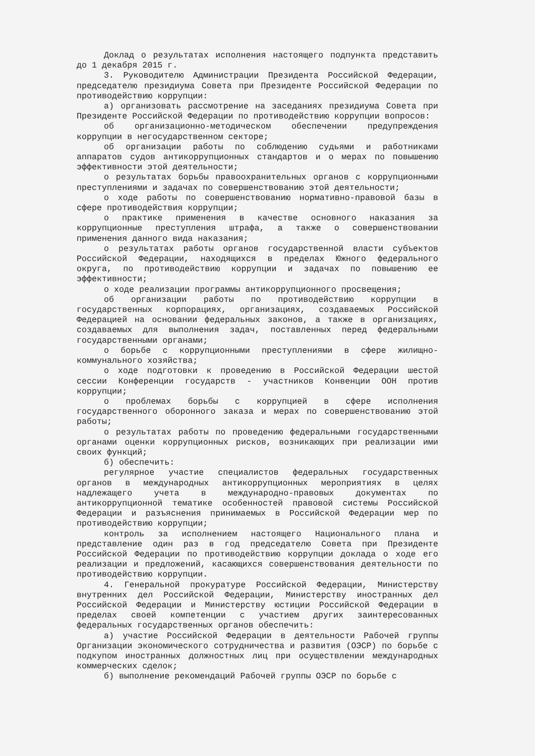Доклад о результатах исполнения настоящего подпункта представить до 1 декабря 2015 г.
3. Руководителю Администрации Президента Российской Федерации, председателю президиума Совета при Президенте Российской Федерации по противодействию коррупции:
а) организовать рассмотрение на заседаниях президиума Совета при Президенте Российской Федерации по противодействию коррупции вопросов:
об организационно-методическом обеспечении предупреждения коррупции в негосударственном секторе;
об организации работы по соблюдению судьями и работниками аппаратов судов антикоррупционных стандартов и о мерах по повышению эффективности этой деятельности;
о результатах борьбы правоохранительных органов с коррупционными преступлениями и задачах по совершенствованию этой деятельности;
о ходе работы по совершенствованию нормативно-правовой базы в сфере противодействия коррупции;
о практике применения в качестве основного наказания за коррупционные преступления штрафа, а также о совершенствовании применения данного вида наказания;
о результатах работы органов государственной власти субъектов Российской Федерации, находящихся в пределах Южного федерального округа, по противодействию коррупции и задачах по повышению ее эффективности;
о ходе реализации программы антикоррупционного просвещения;
об организации работы по противодействию коррупции в государственных корпорациях, организациях, создаваемых Российской Федерацией на основании федеральных законов, а также в организациях, создаваемых для выполнения задач, поставленных перед федеральными государственными органами;
о борьбе с коррупционными преступлениями в сфере жилищно-коммунального хозяйства;
о ходе подготовки к проведению в Российской Федерации шестой сессии Конференции государств - участников Конвенции ООН против коррупции;
о проблемах борьбы с коррупцией в сфере исполнения государственного оборонного заказа и мерах по совершенствованию этой работы;
о результатах работы по проведению федеральными государственными органами оценки коррупционных рисков, возникающих при реализации ими своих функций;
б) обеспечить:
регулярное участие специалистов федеральных государственных органов в международных антикоррупционных мероприятиях в целях надлежащего учета в международно-правовых документах по антикоррупционной тематике особенностей правовой системы Российской Федерации и разъяснения принимаемых в Российской Федерации мер по противодействию коррупции;
контроль за исполнением настоящего Национального плана и представление один раз в год председателю Совета при Президенте Российской Федерации по противодействию коррупции доклада о ходе его реализации и предложений, касающихся совершенствования деятельности по противодействию коррупции.
4. Генеральной прокуратуре Российской Федерации, Министерству внутренних дел Российской Федерации, Министерству иностранных дел Российской Федерации и Министерству юстиции Российской Федерации в пределах своей компетенции с участием других заинтересованных федеральных государственных органов обеспечить:
а) участие Российской Федерации в деятельности Рабочей группы Организации экономического сотрудничества и развития (ОЭСР) по борьбе с подкупом иностранных должностных лиц при осуществлении международных коммерческих сделок;
б) выполнение рекомендаций Рабочей группы ОЭСР по борьбе с